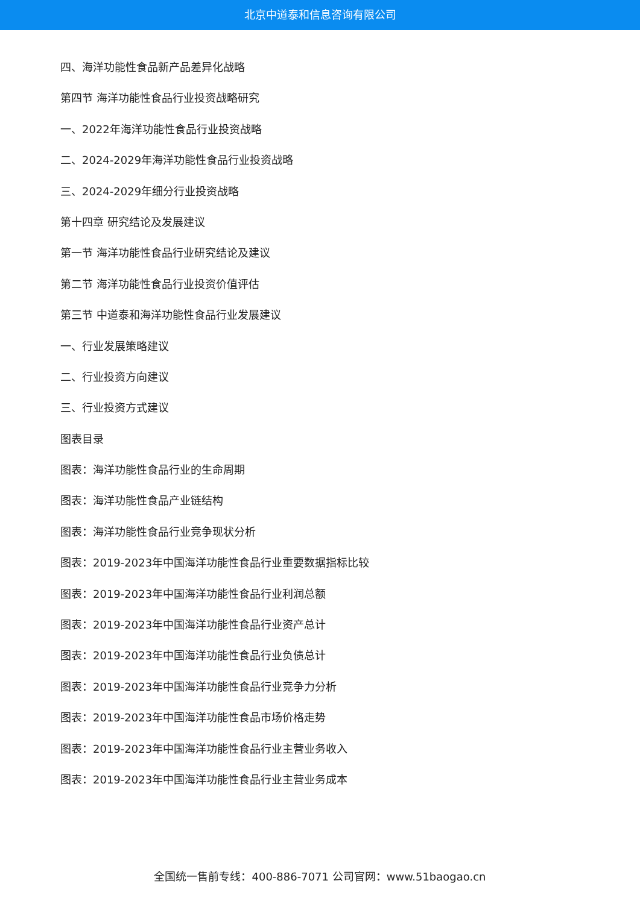北京中道泰和信息咨询有限公司
四、海洋功能性食品新产品差异化战略
第四节 海洋功能性食品行业投资战略研究
一、2022年海洋功能性食品行业投资战略
二、2024-2029年海洋功能性食品行业投资战略
三、2024-2029年细分行业投资战略
第十四章 研究结论及发展建议
第一节 海洋功能性食品行业研究结论及建议
第二节 海洋功能性食品行业投资价值评估
第三节 中道泰和海洋功能性食品行业发展建议
一、行业发展策略建议
二、行业投资方向建议
三、行业投资方式建议
图表目录
图表：海洋功能性食品行业的生命周期
图表：海洋功能性食品产业链结构
图表：海洋功能性食品行业竞争现状分析
图表：2019-2023年中国海洋功能性食品行业重要数据指标比较
图表：2019-2023年中国海洋功能性食品行业利润总额
图表：2019-2023年中国海洋功能性食品行业资产总计
图表：2019-2023年中国海洋功能性食品行业负债总计
图表：2019-2023年中国海洋功能性食品行业竞争力分析
图表：2019-2023年中国海洋功能性食品市场价格走势
图表：2019-2023年中国海洋功能性食品行业主营业务收入
图表：2019-2023年中国海洋功能性食品行业主营业务成本
全国统一售前专线：400-886-7071 公司官网：www.51baogao.cn